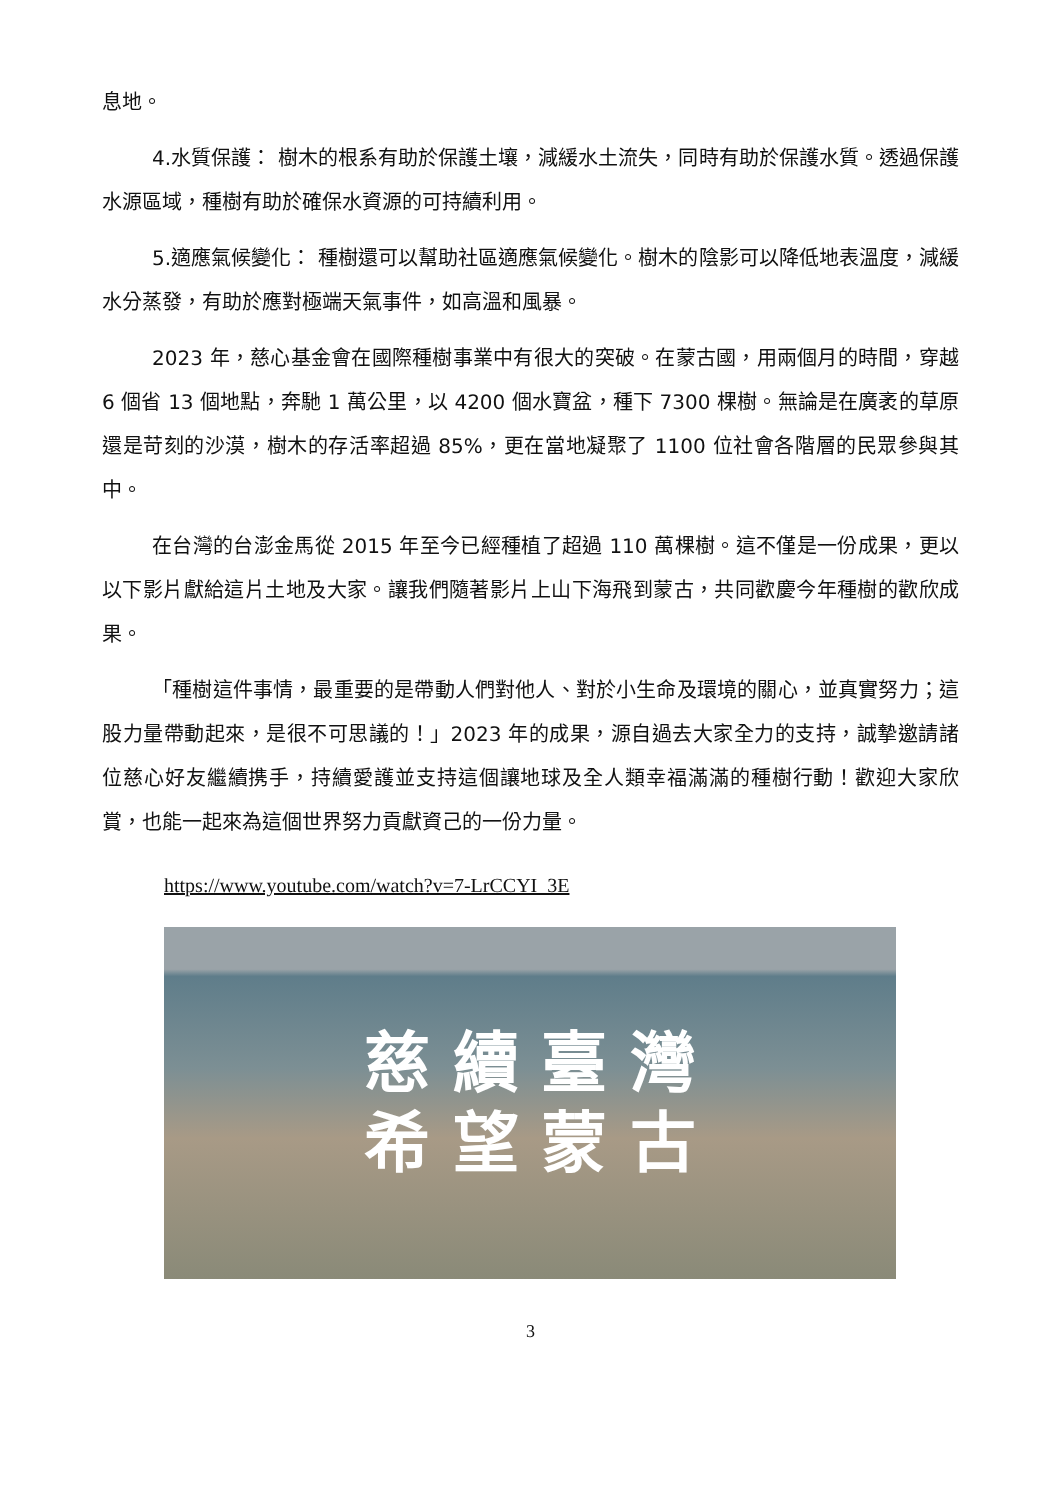息地。
4.水質保護： 樹木的根系有助於保護土壤，減緩水土流失，同時有助於保護水質。透過保護水源區域，種樹有助於確保水資源的可持續利用。
5.適應氣候變化： 種樹還可以幫助社區適應氣候變化。樹木的陰影可以降低地表溫度，減緩水分蒸發，有助於應對極端天氣事件，如高溫和風暴。
2023 年，慈心基金會在國際種樹事業中有很大的突破。在蒙古國，用兩個月的時間，穿越 6 個省 13 個地點，奔馳 1 萬公里，以 4200 個水寶盆，種下 7300 棵樹。無論是在廣袤的草原還是苛刻的沙漠，樹木的存活率超過 85%，更在當地凝聚了 1100 位社會各階層的民眾參與其中。
在台灣的台澎金馬從 2015 年至今已經種植了超過 110 萬棵樹。這不僅是一份成果，更以以下影片獻給這片土地及大家。讓我們隨著影片上山下海飛到蒙古，共同歡慶今年種樹的歡欣成果。
「種樹這件事情，最重要的是帶動人們對他人、對於小生命及環境的關心，並真實努力；這股力量帶動起來，是很不可思議的！」2023 年的成果，源自過去大家全力的支持，誠摯邀請諸位慈心好友繼續携手，持續愛護並支持這個讓地球及全人類幸福滿滿的種樹行動！歡迎大家欣賞，也能一起來為這個世界努力貢獻資己的一份力量。
https://www.youtube.com/watch?v=7-LrCCYI_3E
慈 續 臺 灣
希 望 蒙 古
3